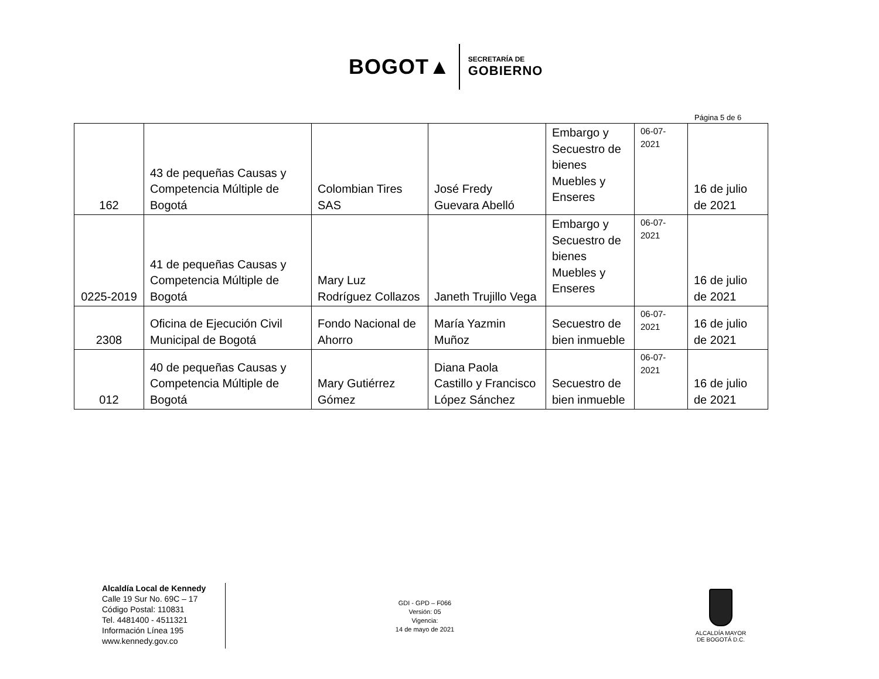BOGOT▲
SECRETARÍA DE
GOBIERNO
Página 5 de 6
| 162 | 43 de pequeñas Causas y Competencia Múltiple de Bogotá | Colombian Tires SAS | José Fredy Guevara Abelló | Embargo y Secuestro de bienes Muebles y Enseres | 06-07-2021 | 16 de julio de 2021 |
| 0225-2019 | 41 de pequeñas Causas y Competencia Múltiple de Bogotá | Mary Luz Rodríguez Collazos | Janeth Trujillo Vega | Embargo y Secuestro de bienes Muebles y Enseres | 06-07-2021 | 16 de julio de 2021 |
| 2308 | Oficina de Ejecución Civil Municipal de Bogotá | Fondo Nacional de Ahorro | María Yazmin Muñoz | Secuestro de bien inmueble | 06-07-2021 | 16 de julio de 2021 |
| 012 | 40 de pequeñas Causas y Competencia Múltiple de Bogotá | Mary Gutiérrez Gómez | Diana Paola Castillo y Francisco López Sánchez | Secuestro de bien inmueble | 06-07-2021 | 16 de julio de 2021 |
Alcaldía Local de Kennedy
Calle 19 Sur No. 69C – 17
Código Postal: 110831
Tel. 4481400 - 4511321
Información Línea 195
www.kennedy.gov.co
GDI - GPD – F066
Versión: 05
Vigencia:
14 de mayo de 2021
ALCALDÍA MAYOR
DE BOGOTÁ D.C.